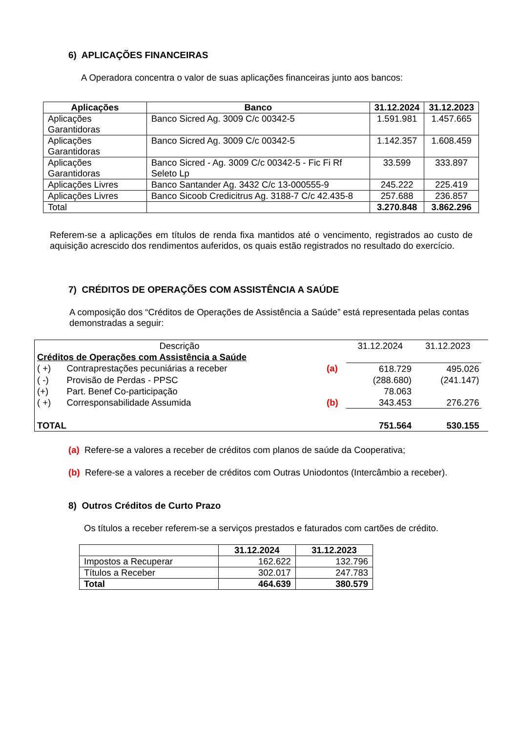6) APLICAÇÕES FINANCEIRAS
A Operadora concentra o valor de suas aplicações financeiras junto aos bancos:
| Aplicações | Banco | 31.12.2024 | 31.12.2023 |
| --- | --- | --- | --- |
| Aplicações Garantidoras | Banco Sicred Ag. 3009 C/c 00342-5 | 1.591.981 | 1.457.665 |
| Aplicações Garantidoras | Banco Sicred Ag. 3009 C/c 00342-5 | 1.142.357 | 1.608.459 |
| Aplicações Garantidoras | Banco Sicred - Ag. 3009 C/c 00342-5 - Fic Fi Rf Seleto Lp | 33.599 | 333.897 |
| Aplicações Livres | Banco Santander Ag. 3432 C/c 13-000555-9 | 245.222 | 225.419 |
| Aplicações Livres | Banco Sicoob Credicitrus Ag. 3188-7 C/c 42.435-8 | 257.688 | 236.857 |
| Total | | 3.270.848 | 3.862.296 |
Referem-se a aplicações em títulos de renda fixa mantidos até o vencimento, registrados ao custo de aquisição acrescido dos rendimentos auferidos, os quais estão registrados no resultado do exercício.
7) CRÉDITOS DE OPERAÇÕES COM ASSISTÊNCIA A SAÚDE
A composição dos “Créditos de Operações de Assistência a Saúde” está representada pelas contas demonstradas a seguir:
| Descrição | | | 31.12.2024 | 31.12.2023 | |
| Créditos de Operações com Assistência a Saúde | | | | | |
| ( +) | Contraprestações pecuniárias a receber | (a) | 618.729 | 495.026 | |
| ( -) | Provisão de Perdas - PPSC | | (288.680) | (241.147) | |
| (+) | Part. Benef Co-participação | | 78.063 | | |
| ( +) | Corresponsabilidade Assumida | (b) | 343.453 | 276.276 | |
| TOTAL | | | 751.564 | 530.155 | |
(a) Refere-se a valores a receber de créditos com planos de saúde da Cooperativa;
(b) Refere-se a valores a receber de créditos com Outras Uniodontos (Intercâmbio a receber).
8) Outros Créditos de Curto Prazo
Os títulos a receber referem-se a serviços prestados e faturados com cartões de crédito.
| | 31.12.2024 | 31.12.2023 |
| Impostos a Recuperar | 162.622 | 132.796 |
| Títulos a Receber | 302.017 | 247.783 |
| Total | 464.639 | 380.579 |